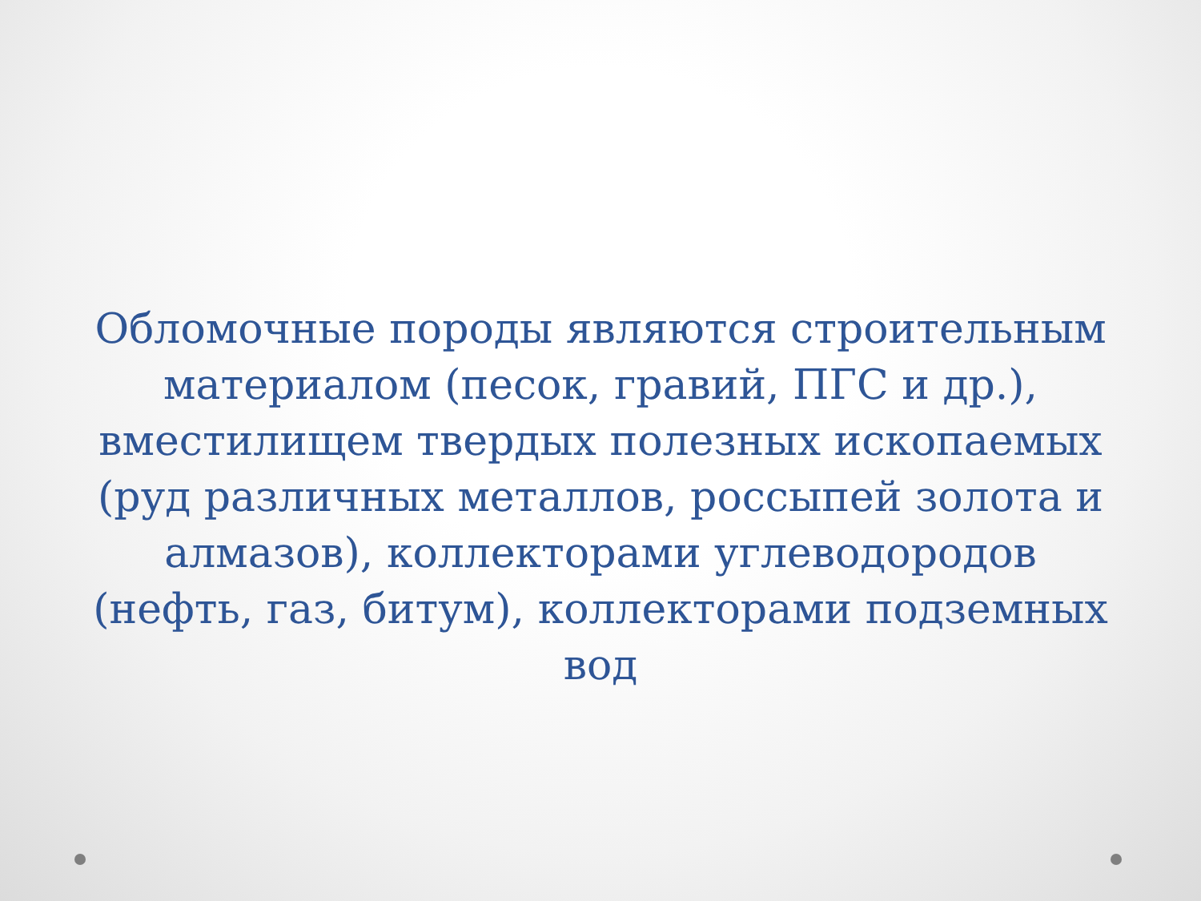Обломочные породы являются строительным материалом (песок, гравий, ПГС и др.), вместилищем твердых полезных ископаемых (руд различных металлов, россыпей золота и алмазов), коллекторами углеводородов (нефть, газ, битум), коллекторами подземных вод